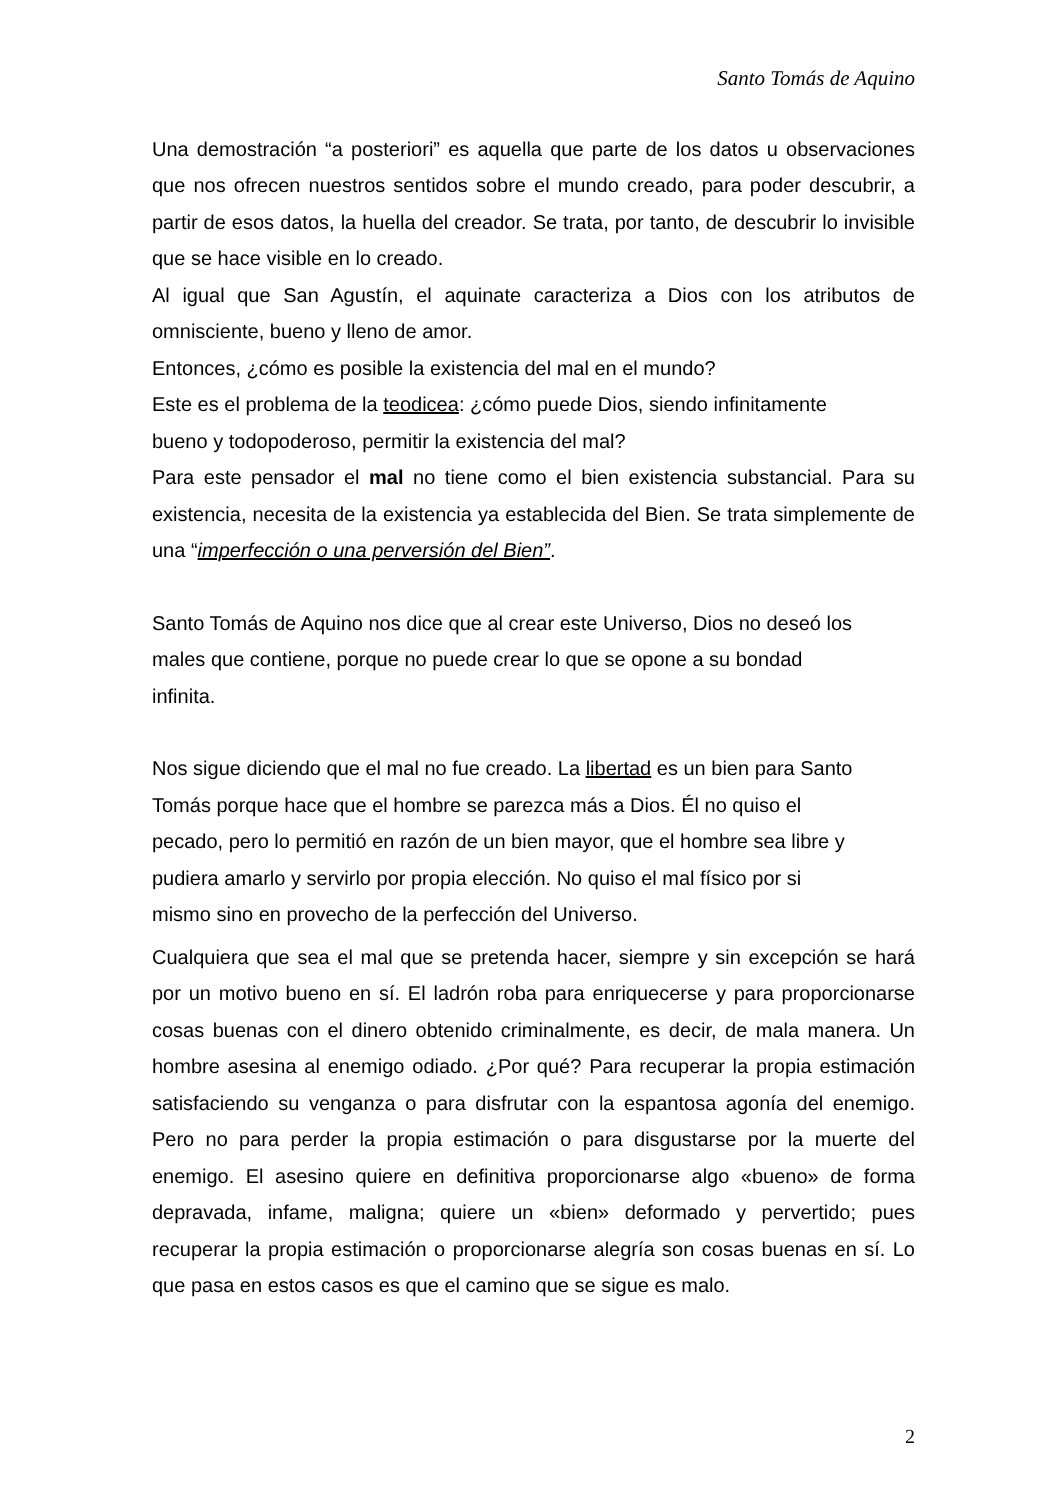Santo Tomás de Aquino
Una demostración “a posteriori” es aquella que parte de los datos u observaciones que nos ofrecen nuestros sentidos sobre el mundo creado, para poder descubrir, a partir de esos datos, la huella del creador. Se trata, por tanto, de descubrir lo invisible que se hace visible en lo creado.
Al igual que San Agustín, el aquinate caracteriza a Dios con los atributos de omnisciente, bueno y lleno de amor.
Entonces, ¿cómo es posible la existencia del mal en el mundo?
Este es el problema de la teodicea: ¿cómo puede Dios, siendo infinitamente
bueno y todopoderoso, permitir la existencia del mal?
Para este pensador el mal no tiene como el bien existencia substancial. Para su existencia, necesita de la existencia ya establecida del Bien. Se trata simplemente de una “imperfección o una perversión del Bien”.
Santo Tomás de Aquino nos dice que al crear este Universo, Dios no deseó los
males que contiene, porque no puede crear lo que se opone a su bondad
infinita.
Nos sigue diciendo que el mal no fue creado. La libertad es un bien para Santo
Tomás porque hace que el hombre se parezca más a Dios. Él no quiso el
pecado, pero lo permitió en razón de un bien mayor, que el hombre sea libre y
pudiera amarlo y servirlo por propia elección. No quiso el mal físico por si
mismo sino en provecho de la perfección del Universo.
Cualquiera que sea el mal que se pretenda hacer, siempre y sin excepción se hará por un motivo bueno en sí. El ladrón roba para enriquecerse y para proporcionarse cosas buenas con el dinero obtenido criminalmente, es decir, de mala manera. Un hombre asesina al enemigo odiado. ¿Por qué? Para recuperar la propia estimación satisfaciendo su venganza o para disfrutar con la espantosa agonía del enemigo. Pero no para perder la propia estimación o para disgustarse por la muerte del enemigo. El asesino quiere en definitiva proporcionarse algo «bueno» de forma depravada, infame, maligna; quiere un «bien» deformado y pervertido; pues recuperar la propia estimación o proporcionarse alegría son cosas buenas en sí. Lo que pasa en estos casos es que el camino que se sigue es malo.
2